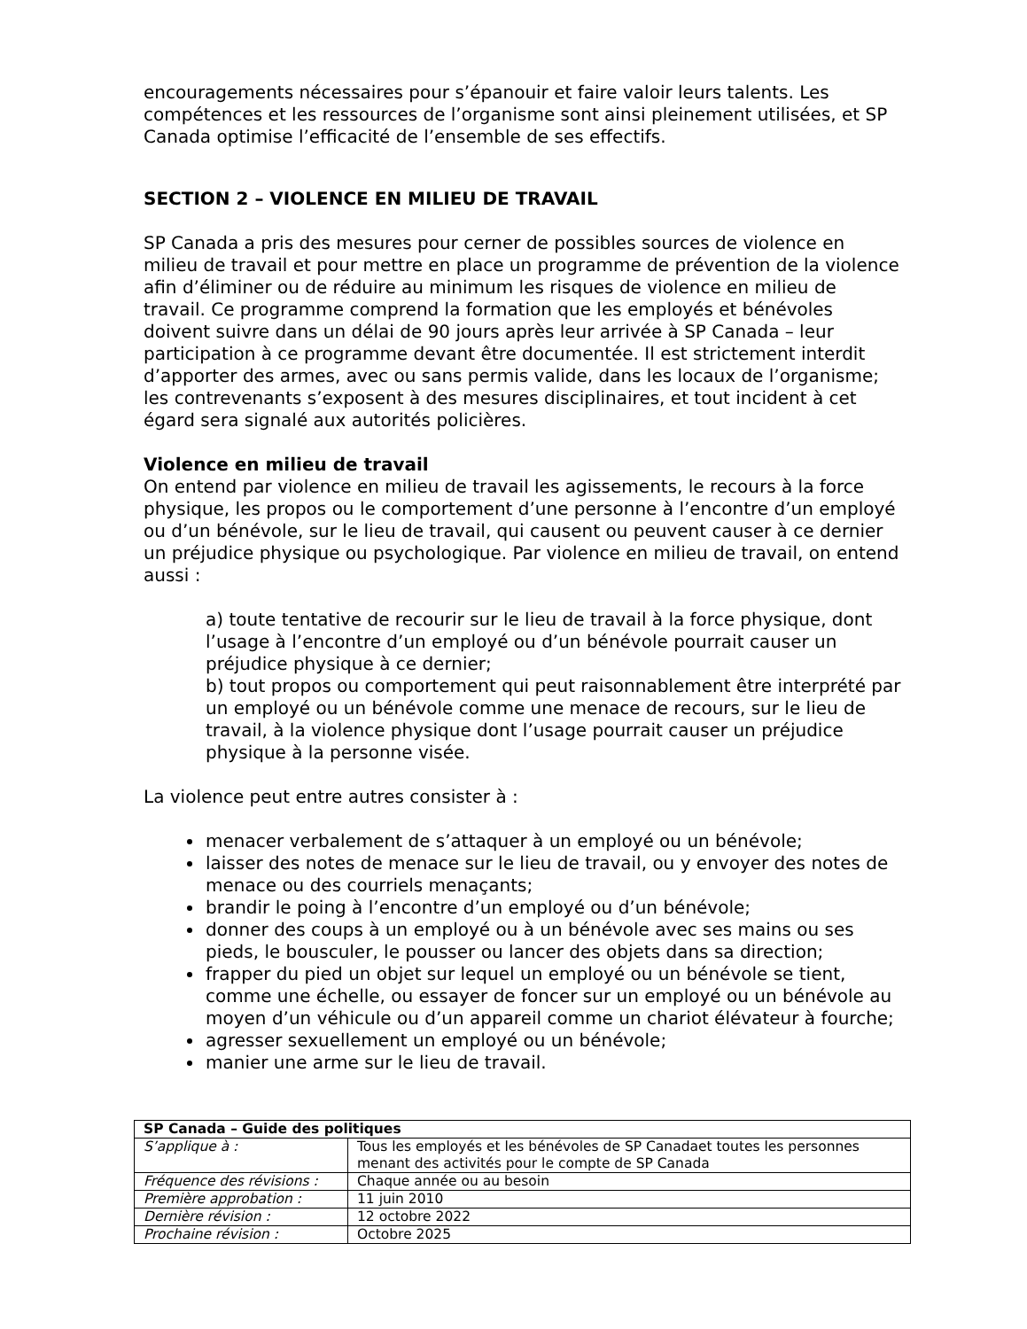encouragements nécessaires pour s’épanouir et faire valoir leurs talents. Les compétences et les ressources de l’organisme sont ainsi pleinement utilisées, et SP Canada optimise l’efficacité de l’ensemble de ses effectifs.
SECTION 2 – VIOLENCE EN MILIEU DE TRAVAIL
SP Canada a pris des mesures pour cerner de possibles sources de violence en milieu de travail et pour mettre en place un programme de prévention de la violence afin d’éliminer ou de réduire au minimum les risques de violence en milieu de travail. Ce programme comprend la formation que les employés et bénévoles doivent suivre dans un délai de 90 jours après leur arrivée à SP Canada – leur participation à ce programme devant être documentée. Il est strictement interdit d’apporter des armes, avec ou sans permis valide, dans les locaux de l’organisme; les contrevenants s’exposent à des mesures disciplinaires, et tout incident à cet égard sera signalé aux autorités policières.
Violence en milieu de travail
On entend par violence en milieu de travail les agissements, le recours à la force physique, les propos ou le comportement d’une personne à l’encontre d’un employé ou d’un bénévole, sur le lieu de travail, qui causent ou peuvent causer à ce dernier un préjudice physique ou psychologique. Par violence en milieu de travail, on entend aussi :
a) toute tentative de recourir sur le lieu de travail à la force physique, dont l’usage à l’encontre d’un employé ou d’un bénévole pourrait causer un préjudice physique à ce dernier;
b) tout propos ou comportement qui peut raisonnablement être interprété par un employé ou un bénévole comme une menace de recours, sur le lieu de travail, à la violence physique dont l’usage pourrait causer un préjudice physique à la personne visée.
La violence peut entre autres consister à :
menacer verbalement de s’attaquer à un employé ou un bénévole;
laisser des notes de menace sur le lieu de travail, ou y envoyer des notes de menace ou des courriels menaçants;
brandir le poing à l’encontre d’un employé ou d’un bénévole;
donner des coups à un employé ou à un bénévole avec ses mains ou ses pieds, le bousculer, le pousser ou lancer des objets dans sa direction;
frapper du pied un objet sur lequel un employé ou un bénévole se tient, comme une échelle, ou essayer de foncer sur un employé ou un bénévole au moyen d’un véhicule ou d’un appareil comme un chariot élévateur à fourche;
agresser sexuellement un employé ou un bénévole;
manier une arme sur le lieu de travail.
| SP Canada – Guide des politiques | |
| S’applique à : | Tous les employés et les bénévoles de SP Canadaet toutes les personnes menant des activités pour le compte de SP Canada |
| Fréquence des révisions : | Chaque année ou au besoin |
| Première approbation : | 11 juin 2010 |
| Dernière révision : | 12 octobre 2022 |
| Prochaine révision : | Octobre 2025 |